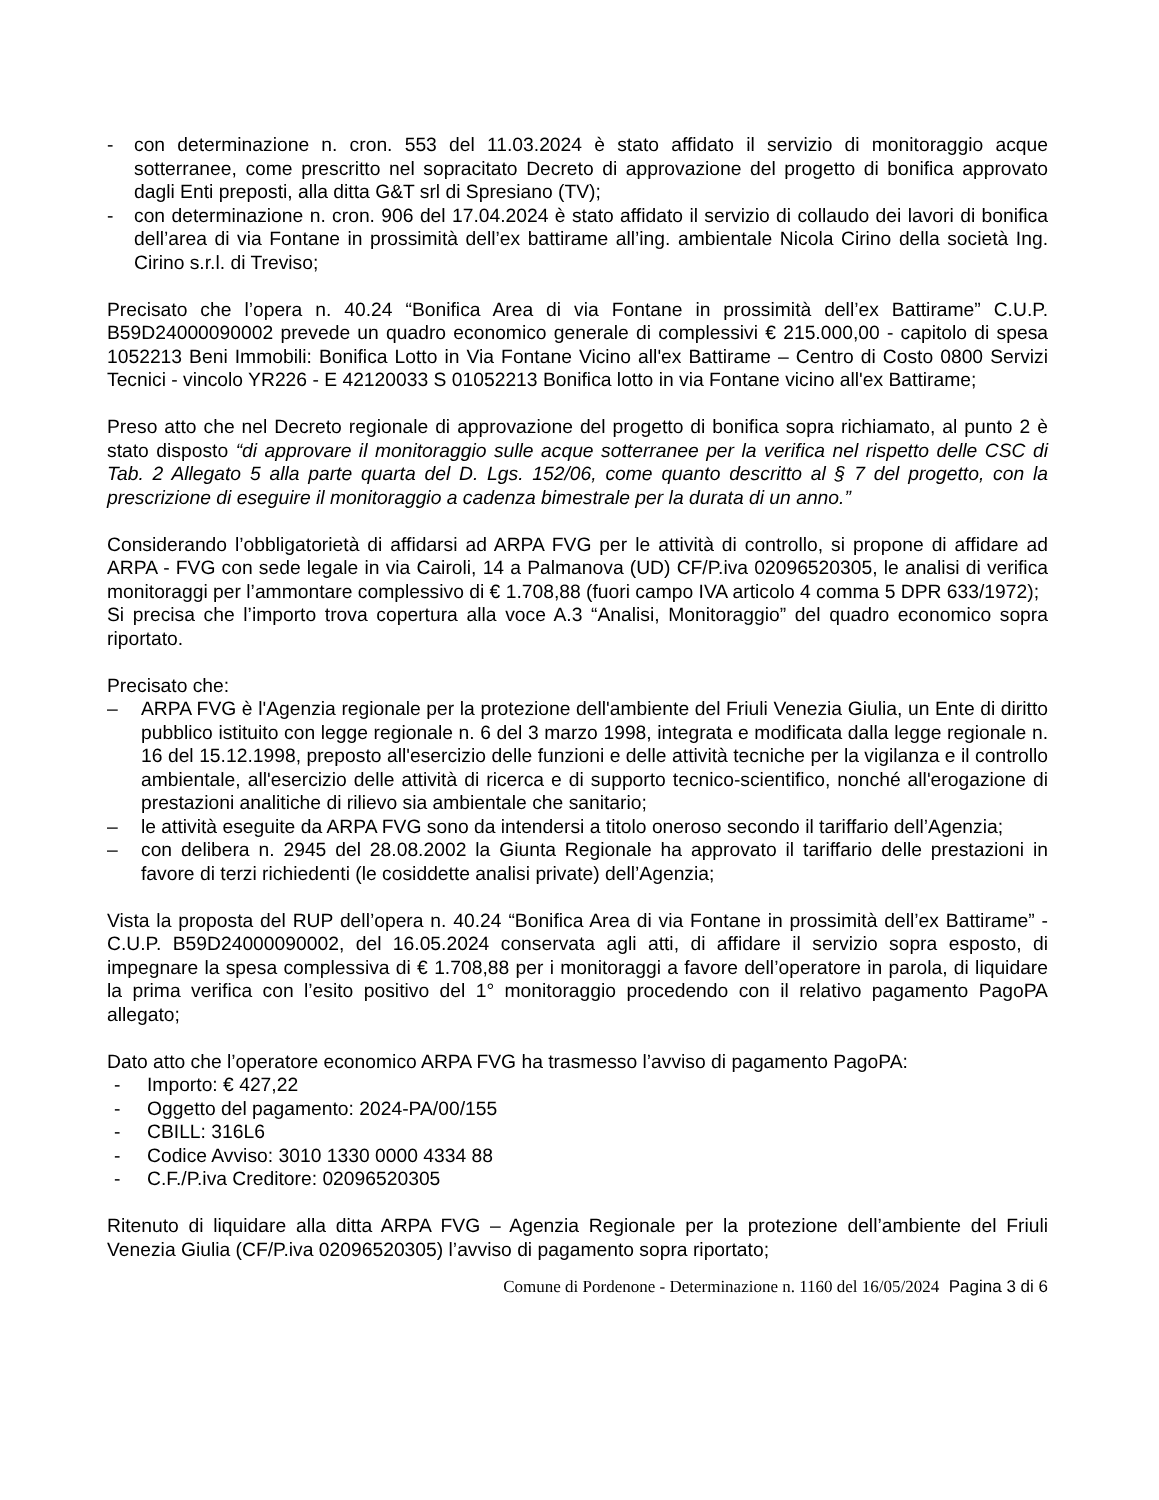- con determinazione n. cron. 553 del 11.03.2024 è stato affidato il servizio di monitoraggio acque sotterranee, come prescritto nel sopracitato Decreto di approvazione del progetto di bonifica approvato dagli Enti preposti, alla ditta G&T srl di Spresiano (TV);
- con determinazione n. cron. 906 del 17.04.2024 è stato affidato il servizio di collaudo dei lavori di bonifica dell’area di via Fontane in prossimità dell’ex battirame all’ing. ambientale Nicola Cirino della società Ing. Cirino s.r.l. di Treviso;
Precisato che l’opera n. 40.24 “Bonifica Area di via Fontane in prossimità dell’ex Battirame” C.U.P. B59D24000090002 prevede un quadro economico generale di complessivi € 215.000,00 - capitolo di spesa 1052213 Beni Immobili: Bonifica Lotto in Via Fontane Vicino all'ex Battirame – Centro di Costo 0800 Servizi Tecnici - vincolo YR226 - E 42120033 S 01052213 Bonifica lotto in via Fontane vicino all'ex Battirame;
Preso atto che nel Decreto regionale di approvazione del progetto di bonifica sopra richiamato, al punto 2 è stato disposto “di approvare il monitoraggio sulle acque sotterranee per la verifica nel rispetto delle CSC di Tab. 2 Allegato 5 alla parte quarta del D. Lgs. 152/06, come quanto descritto al § 7 del progetto, con la prescrizione di eseguire il monitoraggio a cadenza bimestrale per la durata di un anno.”
Considerando l’obbligatorietà di affidarsi ad ARPA FVG per le attività di controllo, si propone di affidare ad ARPA - FVG con sede legale in via Cairoli, 14 a Palmanova (UD) CF/P.iva 02096520305, le analisi di verifica monitoraggi per l’ammontare complessivo di € 1.708,88 (fuori campo IVA articolo 4 comma 5 DPR 633/1972);
Si precisa che l’importo trova copertura alla voce A.3 “Analisi, Monitoraggio” del quadro economico sopra riportato.
Precisato che:
– ARPA FVG è l'Agenzia regionale per la protezione dell'ambiente del Friuli Venezia Giulia, un Ente di diritto pubblico istituito con legge regionale n. 6 del 3 marzo 1998, integrata e modificata dalla legge regionale n. 16 del 15.12.1998, preposto all'esercizio delle funzioni e delle attività tecniche per la vigilanza e il controllo ambientale, all'esercizio delle attività di ricerca e di supporto tecnico-scientifico, nonché all'erogazione di prestazioni analitiche di rilievo sia ambientale che sanitario;
– le attività eseguite da ARPA FVG sono da intendersi a titolo oneroso secondo il tariffario dell’Agenzia;
– con delibera n. 2945 del 28.08.2002 la Giunta Regionale ha approvato il tariffario delle prestazioni in favore di terzi richiedenti (le cosiddette analisi private) dell’Agenzia;
Vista la proposta del RUP dell’opera n. 40.24 “Bonifica Area di via Fontane in prossimità dell’ex Battirame” - C.U.P. B59D24000090002, del 16.05.2024 conservata agli atti, di affidare il servizio sopra esposto, di impegnare la spesa complessiva di € 1.708,88 per i monitoraggi a favore dell’operatore in parola, di liquidare la prima verifica con l’esito positivo del 1° monitoraggio procedendo con il relativo pagamento PagoPA allegato;
Dato atto che l’operatore economico ARPA FVG ha trasmesso l’avviso di pagamento PagoPA:
- Importo: € 427,22
- Oggetto del pagamento: 2024-PA/00/155
- CBILL: 316L6
- Codice Avviso: 3010 1330 0000 4334 88
- C.F./P.iva Creditore: 02096520305
Ritenuto di liquidare alla ditta ARPA FVG – Agenzia Regionale per la protezione dell’ambiente del Friuli Venezia Giulia (CF/P.iva 02096520305) l’avviso di pagamento sopra riportato;
Comune di Pordenone - Determinazione n. 1160 del 16/05/2024 Pagina 3 di 6